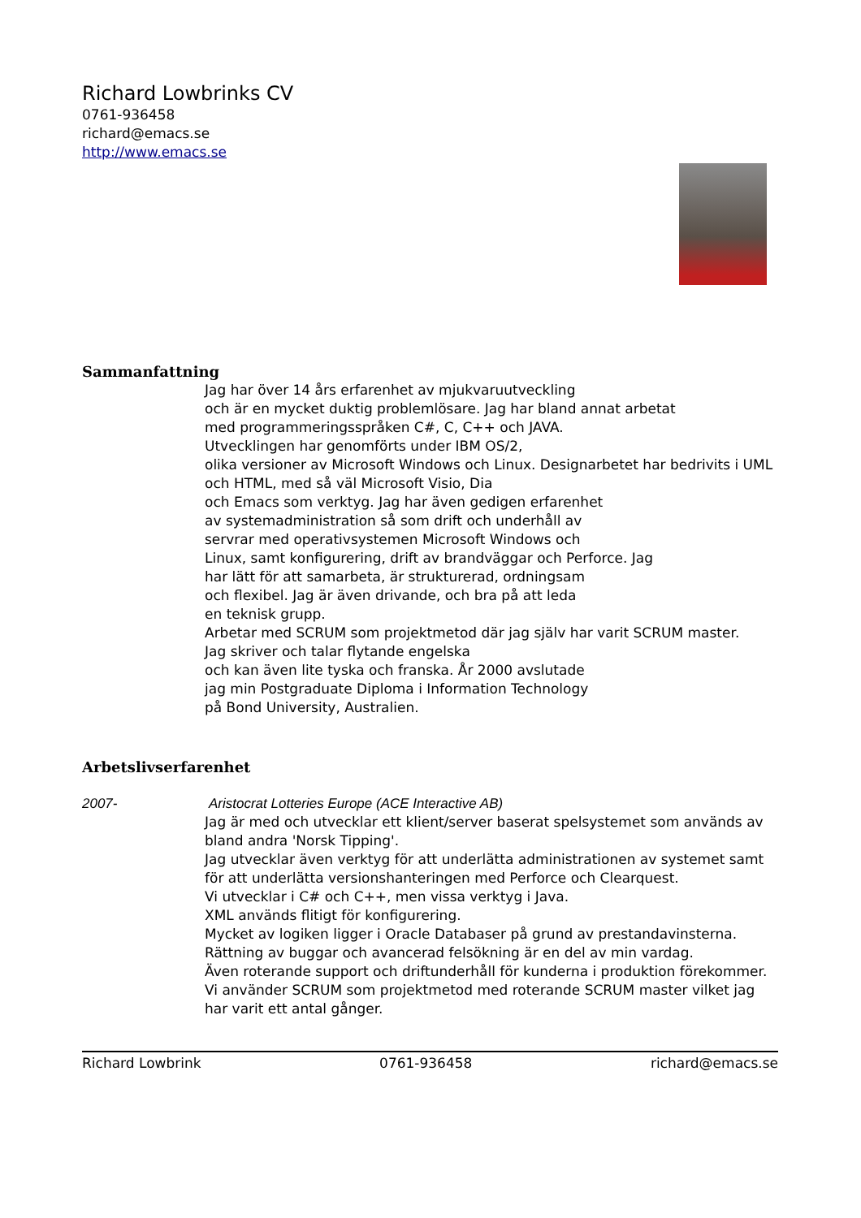Richard Lowbrinks CV
0761-936458
richard@emacs.se
http://www.emacs.se
Sammanfattning
Jag har över 14 års erfarenhet av mjukvaruutveckling
och är en mycket duktig problemlösare. Jag har bland annat arbetat
med programmeringsspråken C#, C, C++ och JAVA.
Utvecklingen har genomförts under IBM OS/2,
olika versioner av Microsoft Windows och Linux. Designarbetet har bedrivits i UML och HTML, med så väl Microsoft Visio, Dia
och Emacs som verktyg. Jag har även gedigen erfarenhet
av systemadministration så som drift och underhåll av
servrar med operativsystemen Microsoft Windows och
Linux, samt konfigurering, drift av brandväggar och Perforce. Jag
har lätt för att samarbeta, är strukturerad, ordningsam
och flexibel. Jag är även drivande, och bra på att leda
en teknisk grupp.
Arbetar med SCRUM som projektmetod där jag själv har varit SCRUM master.
Jag skriver och talar flytande engelska
och kan även lite tyska och franska. År 2000 avslutade
jag min Postgraduate Diploma i Information Technology
på Bond University, Australien.
Arbetslivserfarenhet
2007- Aristocrat Lotteries Europe (ACE Interactive AB)
Jag är med och utvecklar ett klient/server baserat spelsystemet som används av bland andra 'Norsk Tipping'.
Jag utvecklar även verktyg för att underlätta administrationen av systemet samt för att underlätta versionshanteringen med Perforce och Clearquest.
Vi utvecklar i C# och C++, men vissa verktyg i Java.
XML används flitigt för konfigurering.
Mycket av logiken ligger i Oracle Databaser på grund av prestandavinsterna.
Rättning av buggar och avancerad felsökning är en del av min vardag.
Även roterande support och driftunderhåll för kunderna i produktion förekommer.
Vi använder SCRUM som projektmetod med roterande SCRUM master vilket jag har varit ett antal gånger.
Richard Lowbrink 0761-936458 richard@emacs.se